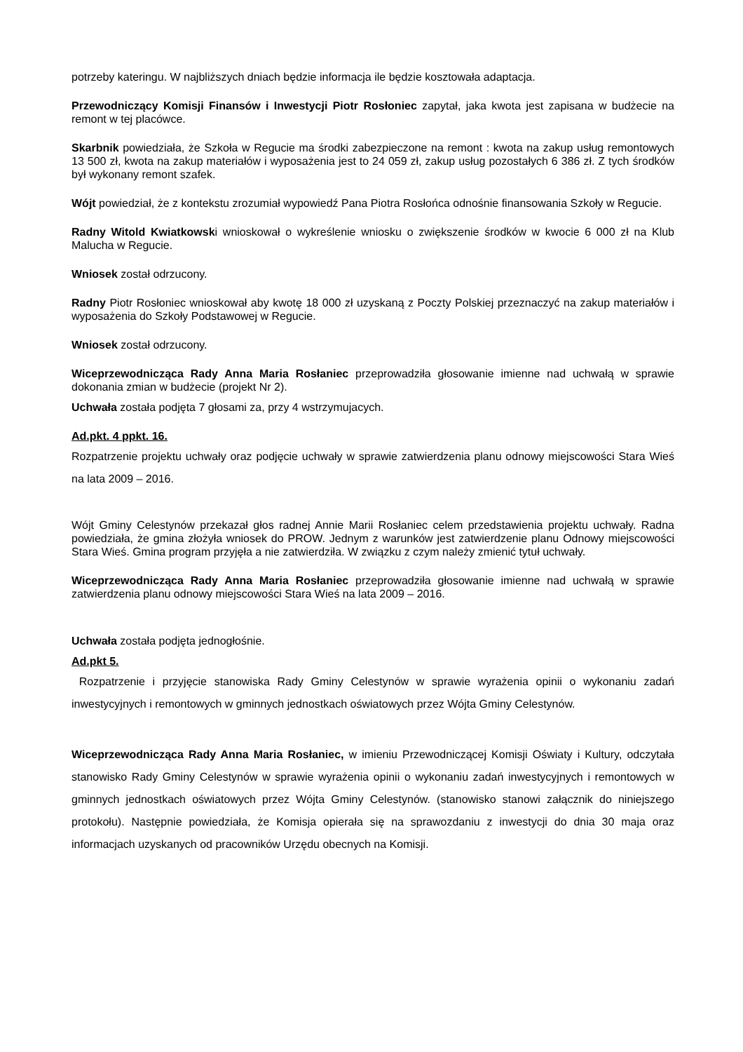potrzeby kateringu. W najbliższych dniach będzie informacja ile będzie kosztowała adaptacja.
Przewodniczący Komisji Finansów i Inwestycji Piotr Rosłoniec zapytał, jaka kwota jest zapisana w budżecie na remont w tej placówce.
Skarbnik powiedziała, że Szkoła w Regucie ma środki zabezpieczone na remont : kwota na zakup usług remontowych 13 500 zł, kwota na zakup materiałów i wyposażenia jest to 24 059 zł, zakup usług pozostałych 6 386 zł. Z tych środków był wykonany remont szafek.
Wójt powiedział, że z kontekstu zrozumiał wypowiedź Pana Piotra Rosłońca odnośnie finansowania Szkoły w Regucie.
Radny Witold Kwiatkowski wnioskował o wykreślenie wniosku o zwiększenie środków w kwocie 6 000 zł na Klub Malucha w Regucie.
Wniosek został odrzucony.
Radny Piotr Rosłoniec wnioskował aby kwotę 18 000 zł uzyskaną z Poczty Polskiej przeznaczyć na zakup materiałów i wyposażenia do Szkoły Podstawowej w Regucie.
Wniosek został odrzucony.
Wiceprzewodnicząca Rady Anna Maria Rosłaniec przeprowadziła głosowanie imienne nad uchwałą w sprawie dokonania zmian w budżecie (projekt Nr 2).
Uchwała została podjęta 7 głosami za, przy 4 wstrzymujacych.
Ad.pkt. 4 ppkt. 16.
Rozpatrzenie projektu uchwały oraz podjęcie uchwały w sprawie zatwierdzenia planu odnowy miejscowości Stara Wieś na lata 2009 – 2016.
Wójt Gminy Celestynów przekazał głos radnej Annie Marii Rosłaniec celem przedstawienia projektu uchwały. Radna powiedziała, że gmina złożyła wniosek do PROW. Jednym z warunków jest zatwierdzenie planu Odnowy miejscowości Stara Wieś. Gmina program przyjęła a nie zatwierdziła. W związku z czym należy zmienić tytuł uchwały.
Wiceprzewodnicząca Rady Anna Maria Rosłaniec przeprowadziła głosowanie imienne nad uchwałą w sprawie zatwierdzenia planu odnowy miejscowości Stara Wieś na lata 2009 – 2016.
Uchwała została podjęta jednogłośnie.
Ad.pkt 5.
Rozpatrzenie i przyjęcie stanowiska Rady Gminy Celestynów w sprawie wyrażenia opinii o wykonaniu zadań inwestycyjnych i remontowych w gminnych jednostkach oświatowych przez Wójta Gminy Celestynów.
Wiceprzewodnicząca Rady Anna Maria Rosłaniec, w imieniu Przewodniczącej Komisji Oświaty i Kultury, odczytała stanowisko Rady Gminy Celestynów w sprawie wyrażenia opinii o wykonaniu zadań inwestycyjnych i remontowych w gminnych jednostkach oświatowych przez Wójta Gminy Celestynów. (stanowisko stanowi załącznik do niniejszego protokołu). Następnie powiedziała, że Komisja opierała się na sprawozdaniu z inwestycji do dnia 30 maja oraz informacjach uzyskanych od pracowników Urzędu obecnych na Komisji.